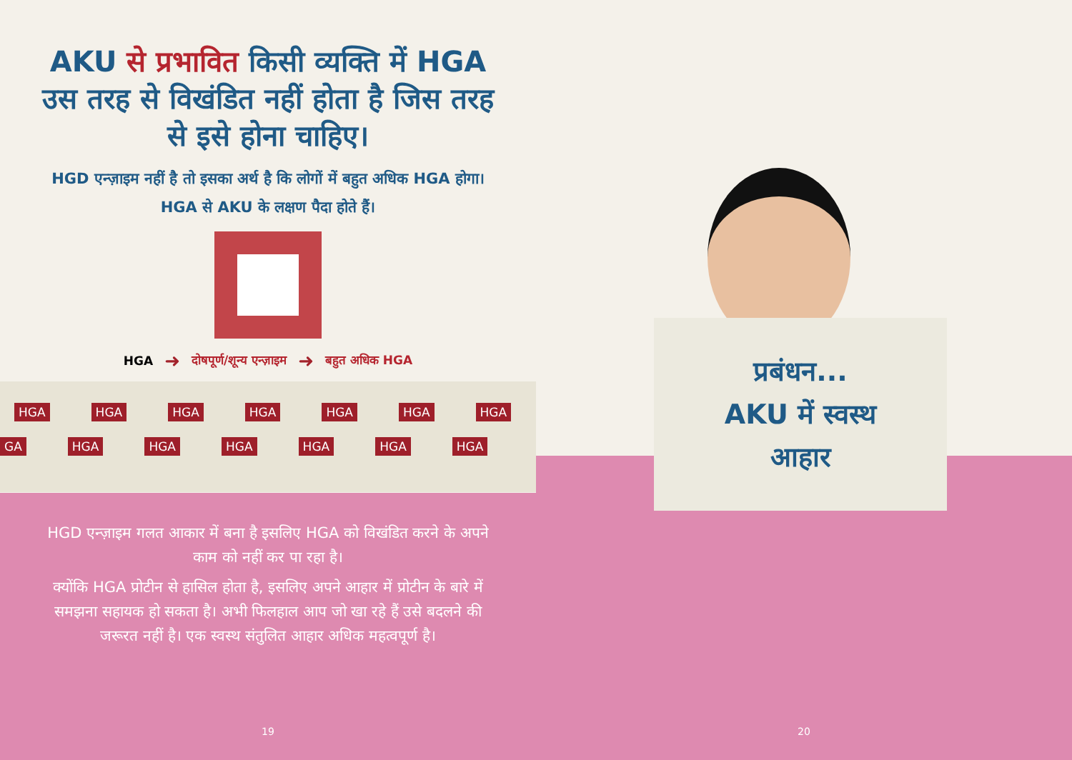AKU से प्रभावित किसी व्यक्ति में HGA उस तरह से विखंडित नहीं होता है जिस तरह से इसे होना चाहिए।
HGD एन्ज़ाइम नहीं है तो इसका अर्थ है कि लोगों में बहुत अधिक HGA होगा। HGA से AKU के लक्षण पैदा होते हैं।
HGA ➜ दोषपूर्ण/शून्य एन्ज़ाइम ➜ बहुत अधिक HGA
HGA HGA HGA HGA HGA HGA HGA
GA HGA HGA HGA HGA HGA HGA
HGD एन्ज़ाइम गलत आकार में बना है इसलिए HGA को विखंडित करने के अपने काम को नहीं कर पा रहा है।
क्योंकि HGA प्रोटीन से हासिल होता है, इसलिए अपने आहार में प्रोटीन के बारे में समझना सहायक हो सकता है। अभी फिलहाल आप जो खा रहे हैं उसे बदलने की जरूरत नहीं है। एक स्वस्थ संतुलित आहार अधिक महत्वपूर्ण है।
19
प्रबंधन...
AKU में स्वस्थ
आहार
20